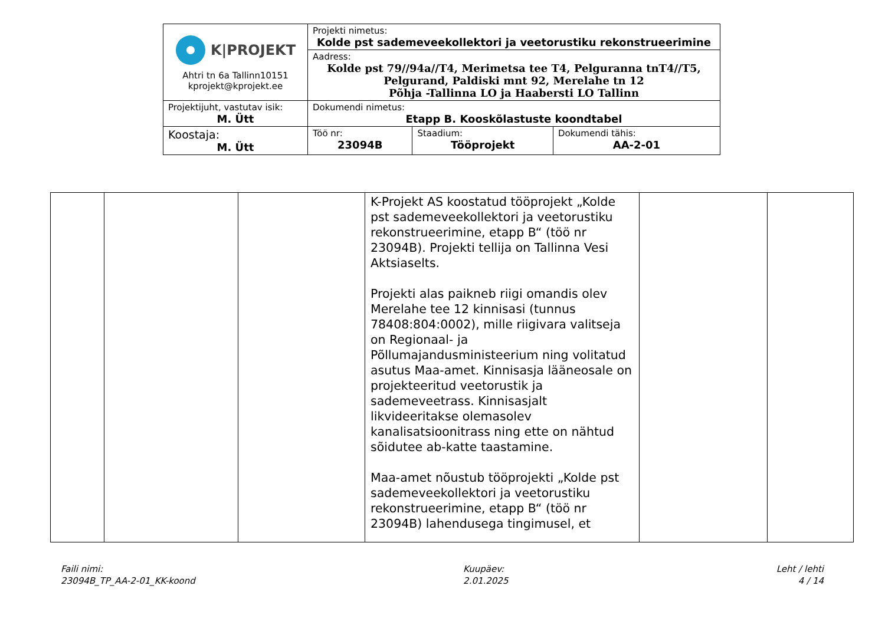| K/PROJEKT Ahtri tn 6a Tallinn10151 kprojekt@kprojekt.ee | Projekti nimetus: Kolde pst sademeveekollektori ja veetorustiku rekonstrueerimine | | |
| | Aadress: Kolde pst 79//94a//T4, Merimetsa tee T4, Pelguranna tnT4//T5, Pelgurand, Paldiski mnt 92, Merelahe tn 12 Põhja -Tallinna LO ja Haabersti LO Tallinn | | |
| Projektijuht, vastutav isik: M. Ütt | Dokumendi nimetus: Etapp B. Kooskõlastuste koondtabel | | |
| Koostaja: M. Ütt | Töö nr: 23094B | Staadium: Tööprojekt | Dokumendi tähis: AA-2-01 |
| | | | K-Projekt AS koostatud tööprojekt „Kolde pst sademeveekollektori ja veetorustiku rekonstrueerimine, etapp B“ (töö nr 23094B). Projekti tellija on Tallinna Vesi Aktsiaselts. Projekti alas paikneb riigi omandis olev Merelahe tee 12 kinnisasi (tunnus 78408:804:0002), mille riigivara valitseja on Regionaal- ja Põllumajandusministeerium ning volitatud asutus Maa-amet. Kinnisasja lääneosale on projekteeritud veetorustik ja sademeveetrass. Kinnisasjalt likvideeritakse olemasolev kanalisatsioonitrass ning ette on nähtud sõidutee ab-katte taastamine. Maa-amet nõustub tööprojekti „Kolde pst sademeveekollektori ja veetorustiku rekonstrueerimine, etapp B“ (töö nr 23094B) lahendusega tingimusel, et | | |
Faili nimi:
23094B_TP_AA-2-01_KK-koond
Kuupäev:
2.01.2025
Leht / lehti
4 / 14